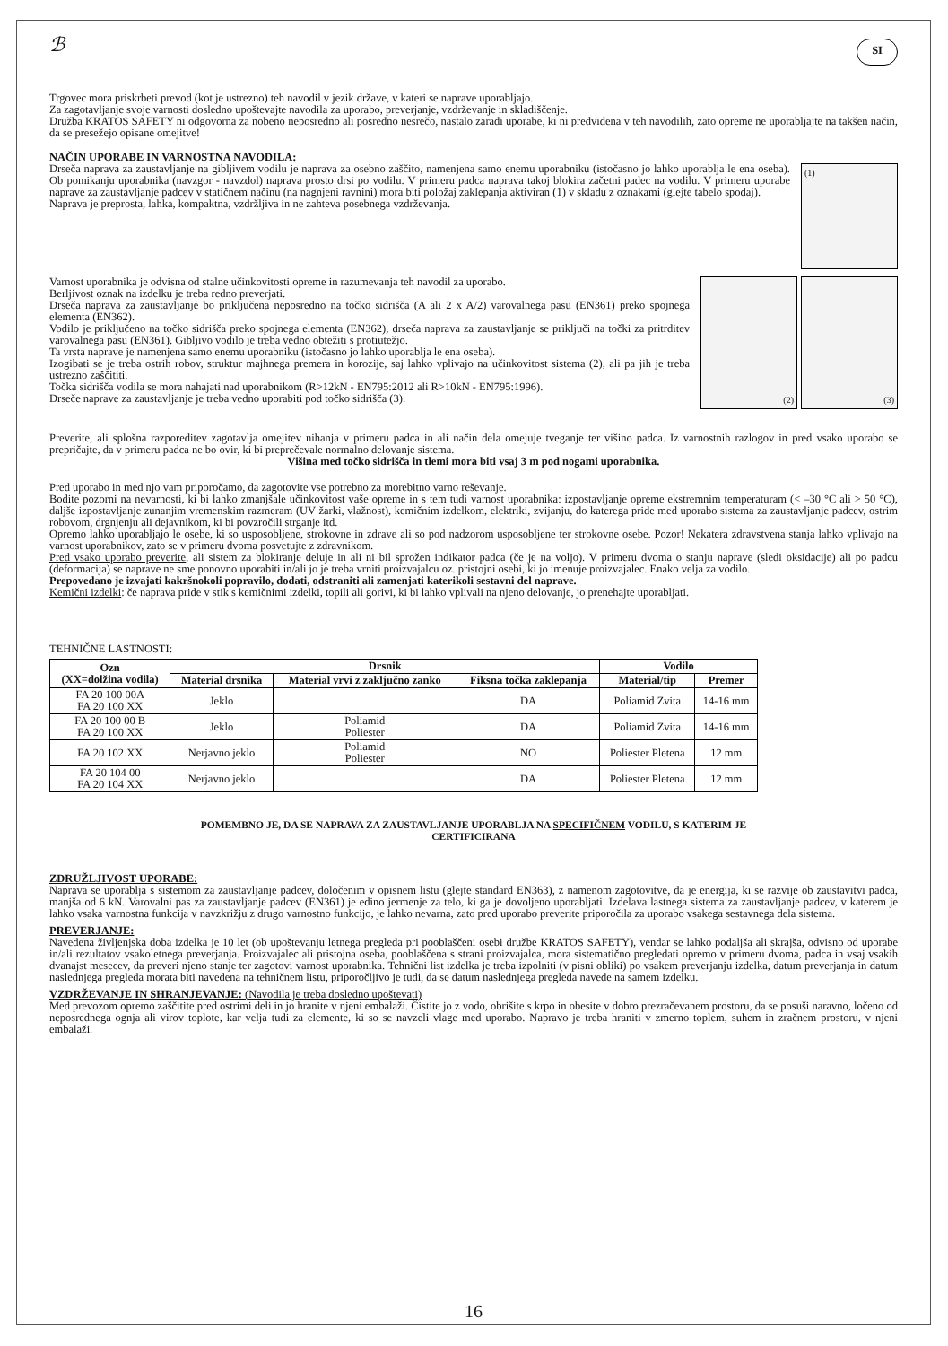ℬ SI
Trgovec mora priskrbeti prevod (kot je ustrezno) teh navodil v jezik države, v kateri se naprave uporabljajo.
Za zagotavljanje svoje varnosti dosledno upoštevajte navodila za uporabo, preverjanje, vzdrževanje in skladiščenje.
Družba KRATOS SAFETY ni odgovorna za nobeno neposredno ali posredno nesrečo, nastalo zaradi uporabe, ki ni predvidena v teh navodilih, zato opreme ne uporabljajte na takšen način, da se presežejo opisane omejitve!
NAČIN UPORABE IN VARNOSTNA NAVODILA:
Drseča naprava za zaustavljanje na gibljivem vodilu je naprava za osebno zaščito, namenjena samo enemu uporabniku (istočasno jo lahko uporablja le ena oseba). Ob pomikanju uporabnika (navzgor - navzdol) naprava prosto drsi po vodilu. V primeru padca naprava takoj blokira začetni padec na vodilu. V primeru uporabe naprave za zaustavljanje padcev v statičnem načinu (na nagnjeni ravnini) mora biti položaj zaklepanja aktiviran (1) v skladu z oznakami (glejte tabelo spodaj).
Naprava je preprosta, lahka, kompaktna, vzdržljiva in ne zahteva posebnega vzdrževanja.
(1)
Varnost uporabnika je odvisna od stalne učinkovitosti opreme in razumevanja teh navodil za uporabo.
Berljivost oznak na izdelku je treba redno preverjati.
Drseča naprava za zaustavljanje bo priključena neposredno na točko sidrišča (A ali 2 x A/2) varovalnega pasu (EN361) preko spojnega elementa (EN362).
Vodilo je priključeno na točko sidrišča preko spojnega elementa (EN362), drseča naprava za zaustavljanje se priključi na točki za pritrditev varovalnega pasu (EN361). Gibljivo vodilo je treba vedno obtežiti s protiutežjo.
Ta vrsta naprave je namenjena samo enemu uporabniku (istočasno jo lahko uporablja le ena oseba).
Izogibati se je treba ostrih robov, struktur majhnega premera in korozije, saj lahko vplivajo na učinkovitost sistema (2), ali pa jih je treba ustrezno zaščititi.
Točka sidrišča vodila se mora nahajati nad uporabnikom (R>12kN - EN795:2012 ali R>10kN - EN795:1996).
Drseče naprave za zaustavljanje je treba vedno uporabiti pod točko sidrišča (3).
(2) (3)
Preverite, ali splošna razporeditev zagotavlja omejitev nihanja v primeru padca in ali način dela omejuje tveganje ter višino padca. Iz varnostnih razlogov in pred vsako uporabo se prepričajte, da v primeru padca ne bo ovir, ki bi preprečevale normalno delovanje sistema.
Višina med točko sidrišča in tlemi mora biti vsaj 3 m pod nogami uporabnika.
Pred uporabo in med njo vam priporočamo, da zagotovite vse potrebno za morebitno varno reševanje.
Bodite pozorni na nevarnosti, ki bi lahko zmanjšale učinkovitost vaše opreme in s tem tudi varnost uporabnika: izpostavljanje opreme ekstremnim temperaturam (< –30 °C ali > 50 °C), daljše izpostavljanje zunanjim vremenskim razmeram (UV žarki, vlažnost), kemičnim izdelkom, elektriki, zvijanju, do katerega pride med uporabo sistema za zaustavljanje padcev, ostrim robovom, drgnjenju ali dejavnikom, ki bi povzročili strganje itd.
Opremo lahko uporabljajo le osebe, ki so usposobljene, strokovne in zdrave ali so pod nadzorom usposobljene ter strokovne osebe. Pozor! Nekatera zdravstvena stanja lahko vplivajo na varnost uporabnikov, zato se v primeru dvoma posvetujte z zdravnikom.
Pred vsako uporabo preverite, ali sistem za blokiranje deluje in ali ni bil sprožen indikator padca (če je na voljo). V primeru dvoma o stanju naprave (sledi oksidacije) ali po padcu (deformacija) se naprave ne sme ponovno uporabiti in/ali jo je treba vrniti proizvajalcu oz. pristojni osebi, ki jo imenuje proizvajalec. Enako velja za vodilo.
Prepovedano je izvajati kakršnokoli popravilo, dodati, odstraniti ali zamenjati katerikoli sestavni del naprave.
Kemični izdelki: če naprava pride v stik s kemičnimi izdelki, topili ali gorivi, ki bi lahko vplivali na njeno delovanje, jo prenehajte uporabljati.
TEHNIČNE LASTNOSTI:
| Ozn (XX=dolžina vodila) | Drsnik | | | Vodilo | |
| --- | --- | --- | --- | --- | --- |
| | Material drsnika | Material vrvi z zaključno zanko | Fiksna točka zaklepanja | Material/tip | Premer |
| FA 20 100 00A FA 20 100 XX | Jeklo | | DA | Poliamid Zvita | 14-16 mm |
| FA 20 100 00 B FA 20 100 XX | Jeklo | Poliamid Poliester | DA | Poliamid Zvita | 14-16 mm |
| FA 20 102 XX | Nerjavno jeklo | Poliamid Poliester | NO | Poliester Pletena | 12 mm |
| FA 20 104 00 FA 20 104 XX | Nerjavno jeklo | | DA | Poliester Pletena | 12 mm |
POMEMBNO JE, DA SE NAPRAVA ZA ZAUSTAVLJANJE UPORABLJA NA SPECIFIČNEM VODILU, S KATERIM JE
CERTIFICIRANA
ZDRUŽLJIVOST UPORABE:
Naprava se uporablja s sistemom za zaustavljanje padcev, določenim v opisnem listu (glejte standard EN363), z namenom zagotovitve, da je energija, ki se razvije ob zaustavitvi padca, manjša od 6 kN. Varovalni pas za zaustavljanje padcev (EN361) je edino jermenje za telo, ki ga je dovoljeno uporabljati. Izdelava lastnega sistema za zaustavljanje padcev, v katerem je lahko vsaka varnostna funkcija v navzkrižju z drugo varnostno funkcijo, je lahko nevarna, zato pred uporabo preverite priporočila za uporabo vsakega sestavnega dela sistema.
PREVERJANJE:
Navedena življenjska doba izdelka je 10 let (ob upoštevanju letnega pregleda pri pooblaščeni osebi družbe KRATOS SAFETY), vendar se lahko podaljša ali skrajša, odvisno od uporabe in/ali rezultatov vsakoletnega preverjanja. Proizvajalec ali pristojna oseba, pooblaščena s strani proizvajalca, mora sistematično pregledati opremo v primeru dvoma, padca in vsaj vsakih dvanajst mesecev, da preveri njeno stanje ter zagotovi varnost uporabnika. Tehnični list izdelka je treba izpolniti (v pisni obliki) po vsakem preverjanju izdelka, datum preverjanja in datum naslednjega pregleda morata biti navedena na tehničnem listu, priporočljivo je tudi, da se datum naslednjega pregleda navede na samem izdelku.
VZDRŽEVANJE IN SHRANJEVANJE: (Navodila je treba dosledno upoštevati)
Med prevozom opremo zaščitite pred ostrimi deli in jo hranite v njeni embalaži. Čistite jo z vodo, obrišite s krpo in obesite v dobro prezračevanem prostoru, da se posuši naravno, ločeno od neposrednega ognja ali virov toplote, kar velja tudi za elemente, ki so se navzeli vlage med uporabo. Napravo je treba hraniti v zmerno toplem, suhem in zračnem prostoru, v njeni embalaži.
16